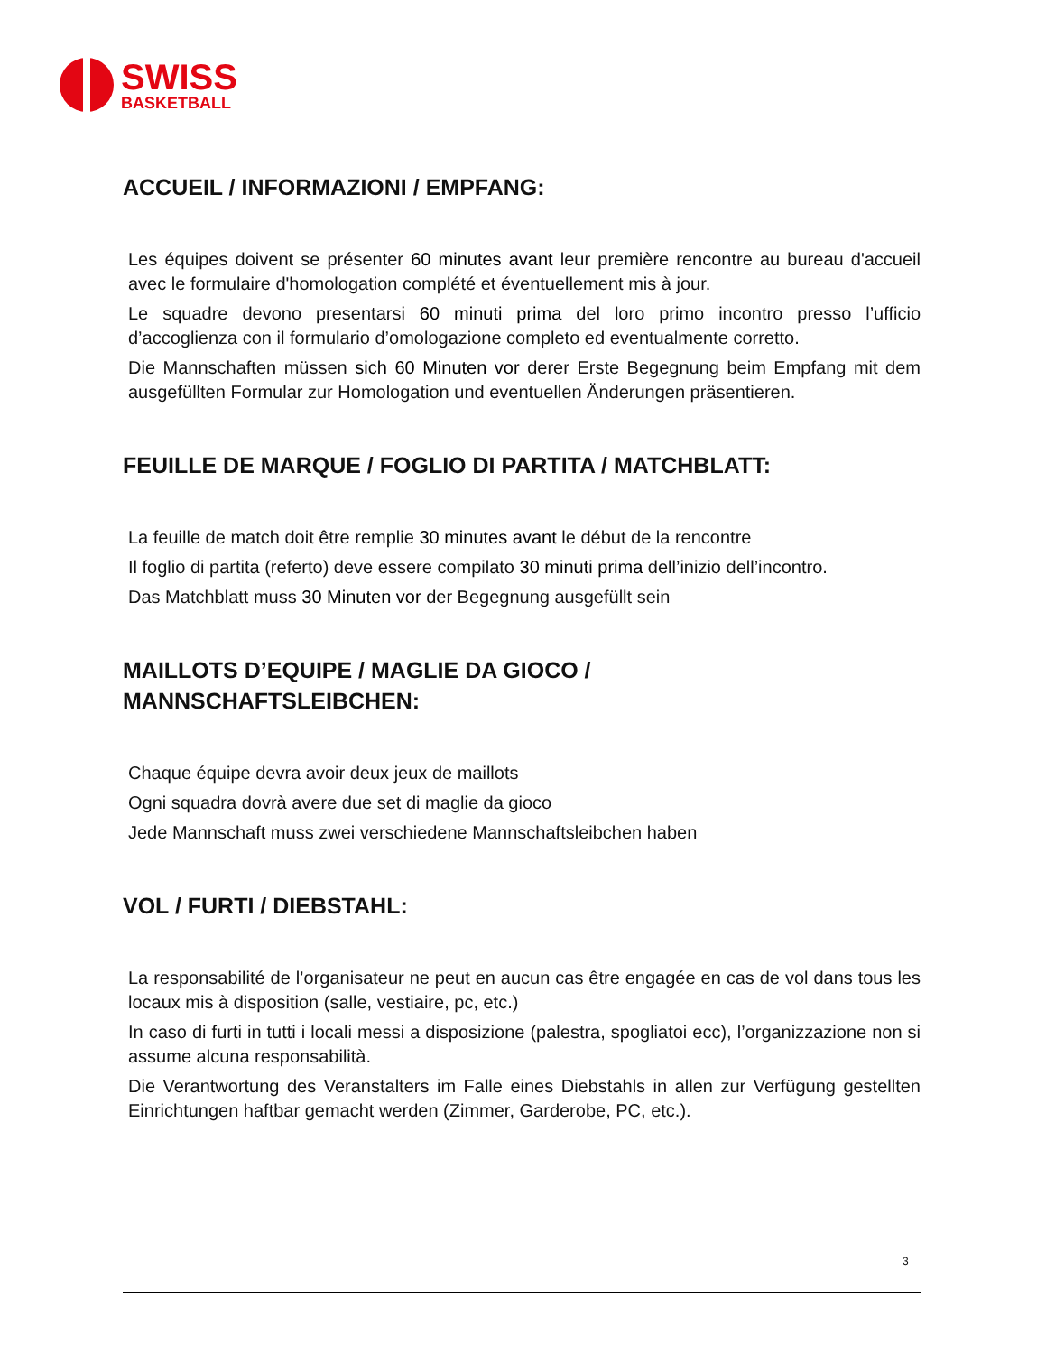SWISS
BASKETBALL
ACCUEIL / INFORMAZIONI / EMPFANG:
Les équipes doivent se présenter 60 minutes avant leur première rencontre au bureau d'accueil avec le formulaire d'homologation complété et éventuellement mis à jour.
Le squadre devono presentarsi 60 minuti prima del loro primo incontro presso l’ufficio d’accoglienza con il formulario d’omologazione completo ed eventualmente corretto.
Die Mannschaften müssen sich 60 Minuten vor derer Erste Begegnung beim Empfang mit dem ausgefüllten Formular zur Homologation und eventuellen Änderungen präsentieren.
FEUILLE DE MARQUE / FOGLIO DI PARTITA / MATCHBLATT:
La feuille de match doit être remplie 30 minutes avant le début de la rencontre
Il foglio di partita (referto) deve essere compilato 30 minuti prima dell’inizio dell’incontro.
Das Matchblatt muss 30 Minuten vor der Begegnung ausgefüllt sein
MAILLOTS D’EQUIPE / MAGLIE DA GIOCO /
MANNSCHAFTSLEIBCHEN:
Chaque équipe devra avoir deux jeux de maillots
Ogni squadra dovrà avere due set di maglie da gioco
Jede Mannschaft muss zwei verschiedene Mannschaftsleibchen haben
VOL / FURTI / DIEBSTAHL:
La responsabilité de l’organisateur ne peut en aucun cas être engagée en cas de vol dans tous les locaux mis à disposition (salle, vestiaire, pc, etc.)
In caso di furti in tutti i locali messi a disposizione (palestra, spogliatoi ecc), l’organizzazione non si assume alcuna responsabilità.
Die Verantwortung des Veranstalters im Falle eines Diebstahls in allen zur Verfügung gestellten Einrichtungen haftbar gemacht werden (Zimmer, Garderobe, PC, etc.).
3